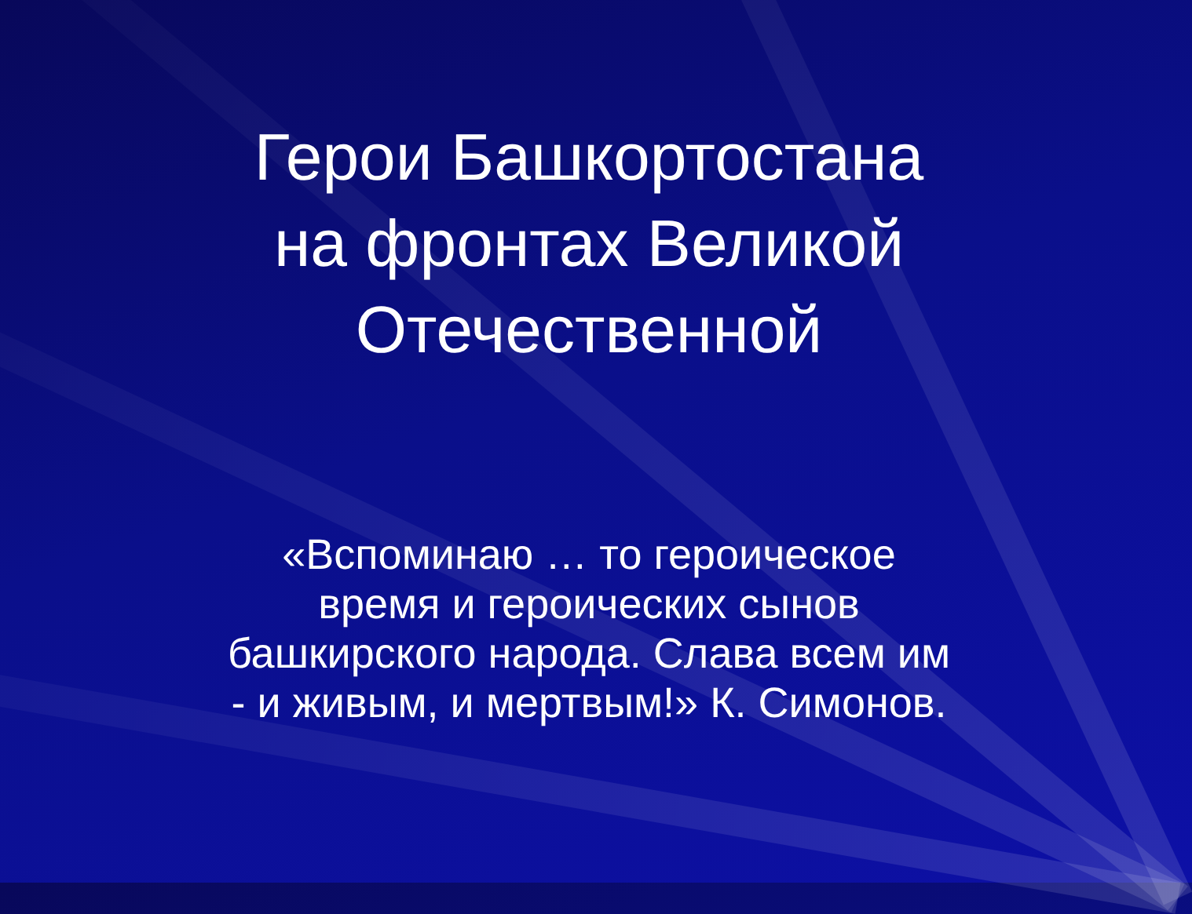Герои Башкортостана
на фронтах Великой
Отечественной
«Вспоминаю … то героическое
время и героических сынов
башкирского народа. Слава всем им
- и живым, и мертвым!» К. Симонов.